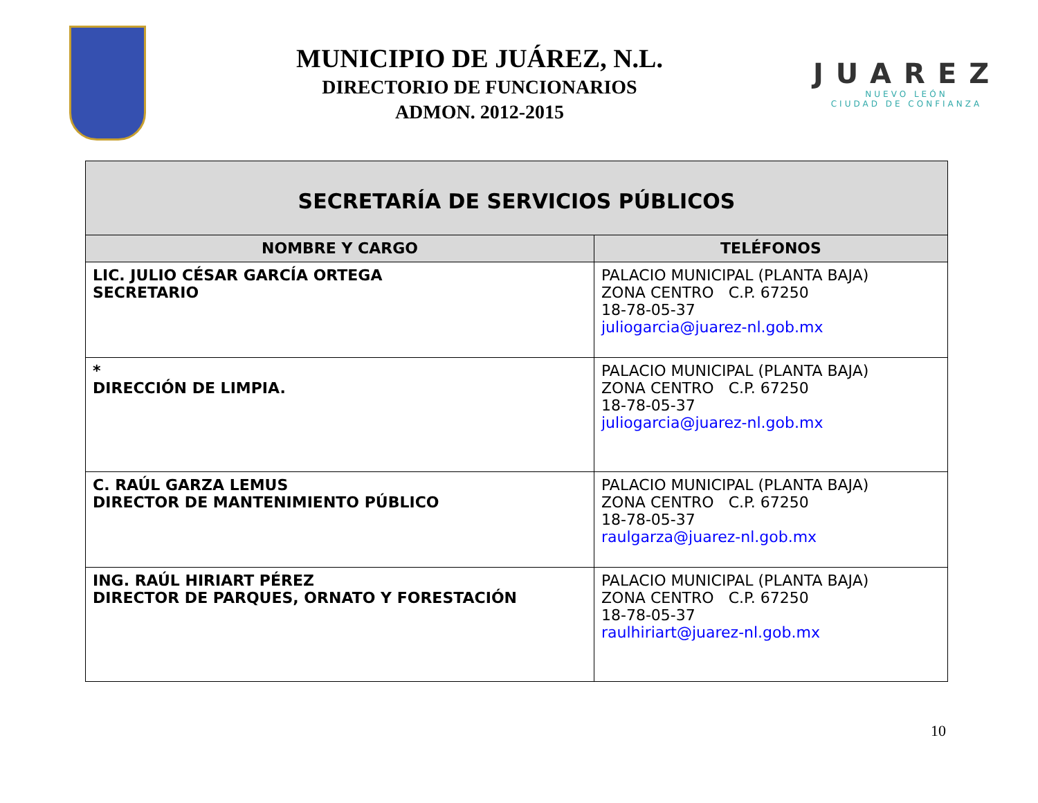MUNICIPIO DE JUÁREZ, N.L.
DIRECTORIO DE FUNCIONARIOS
ADMON. 2012-2015
JUAREZ
NUEVO LEÓN
CIUDAD DE CONFIANZA
| SECRETARÍA DE SERVICIOS PÚBLICOS | |
| NOMBRE Y CARGO | TELÉFONOS |
| LIC. JULIO CÉSAR GARCÍA ORTEGA SECRETARIO | PALACIO MUNICIPAL (PLANTA BAJA) ZONA CENTRO C.P. 67250 18-78-05-37 juliogarcia@juarez-nl.gob.mx |
| * DIRECCIÓN DE LIMPIA. | PALACIO MUNICIPAL (PLANTA BAJA) ZONA CENTRO C.P. 67250 18-78-05-37 juliogarcia@juarez-nl.gob.mx |
| C. RAÚL GARZA LEMUS DIRECTOR DE MANTENIMIENTO PÚBLICO | PALACIO MUNICIPAL (PLANTA BAJA) ZONA CENTRO C.P. 67250 18-78-05-37 raulgarza@juarez-nl.gob.mx |
| ING. RAÚL HIRIART PÉREZ DIRECTOR DE PARQUES, ORNATO Y FORESTACIÓN | PALACIO MUNICIPAL (PLANTA BAJA) ZONA CENTRO C.P. 67250 18-78-05-37 raulhiriart@juarez-nl.gob.mx |
10